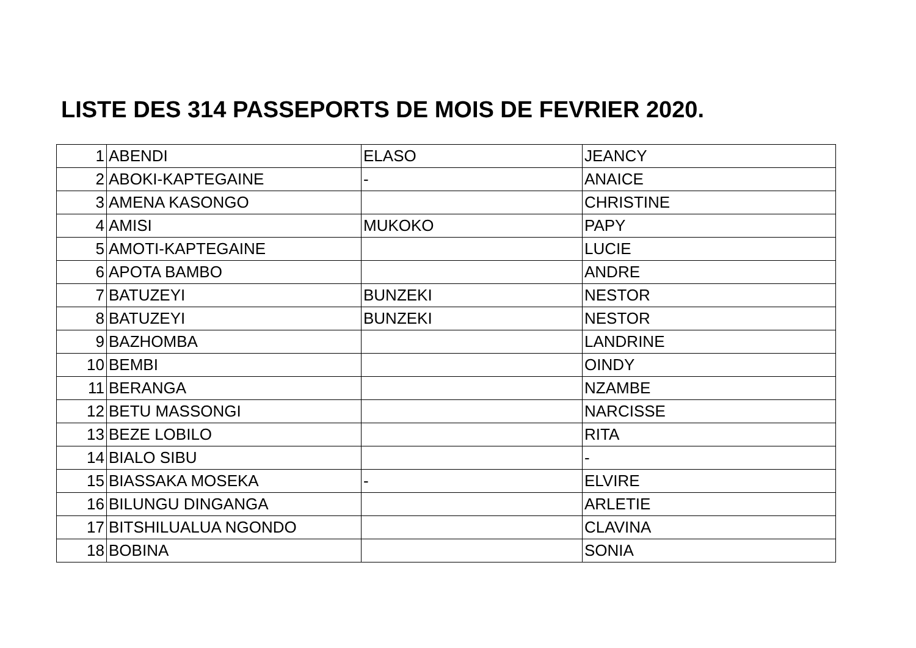LISTE DES 314 PASSEPORTS DE MOIS DE FEVRIER 2020.
| 1 | ABENDI | ELASO | JEANCY |
| 2 | ABOKI-KAPTEGAINE | - | ANAICE |
| 3 | AMENA KASONGO | | CHRISTINE |
| 4 | AMISI | MUKOKO | PAPY |
| 5 | AMOTI-KAPTEGAINE | | LUCIE |
| 6 | APOTA BAMBO | | ANDRE |
| 7 | BATUZEYI | BUNZEKI | NESTOR |
| 8 | BATUZEYI | BUNZEKI | NESTOR |
| 9 | BAZHOMBA | | LANDRINE |
| 10 | BEMBI | | OINDY |
| 11 | BERANGA | | NZAMBE |
| 12 | BETU MASSONGI | | NARCISSE |
| 13 | BEZE LOBILO | | RITA |
| 14 | BIALO SIBU | | - |
| 15 | BIASSAKA MOSEKA | - | ELVIRE |
| 16 | BILUNGU DINGANGA | | ARLETIE |
| 17 | BITSHILUALUA NGONDO | | CLAVINA |
| 18 | BOBINA | | SONIA |